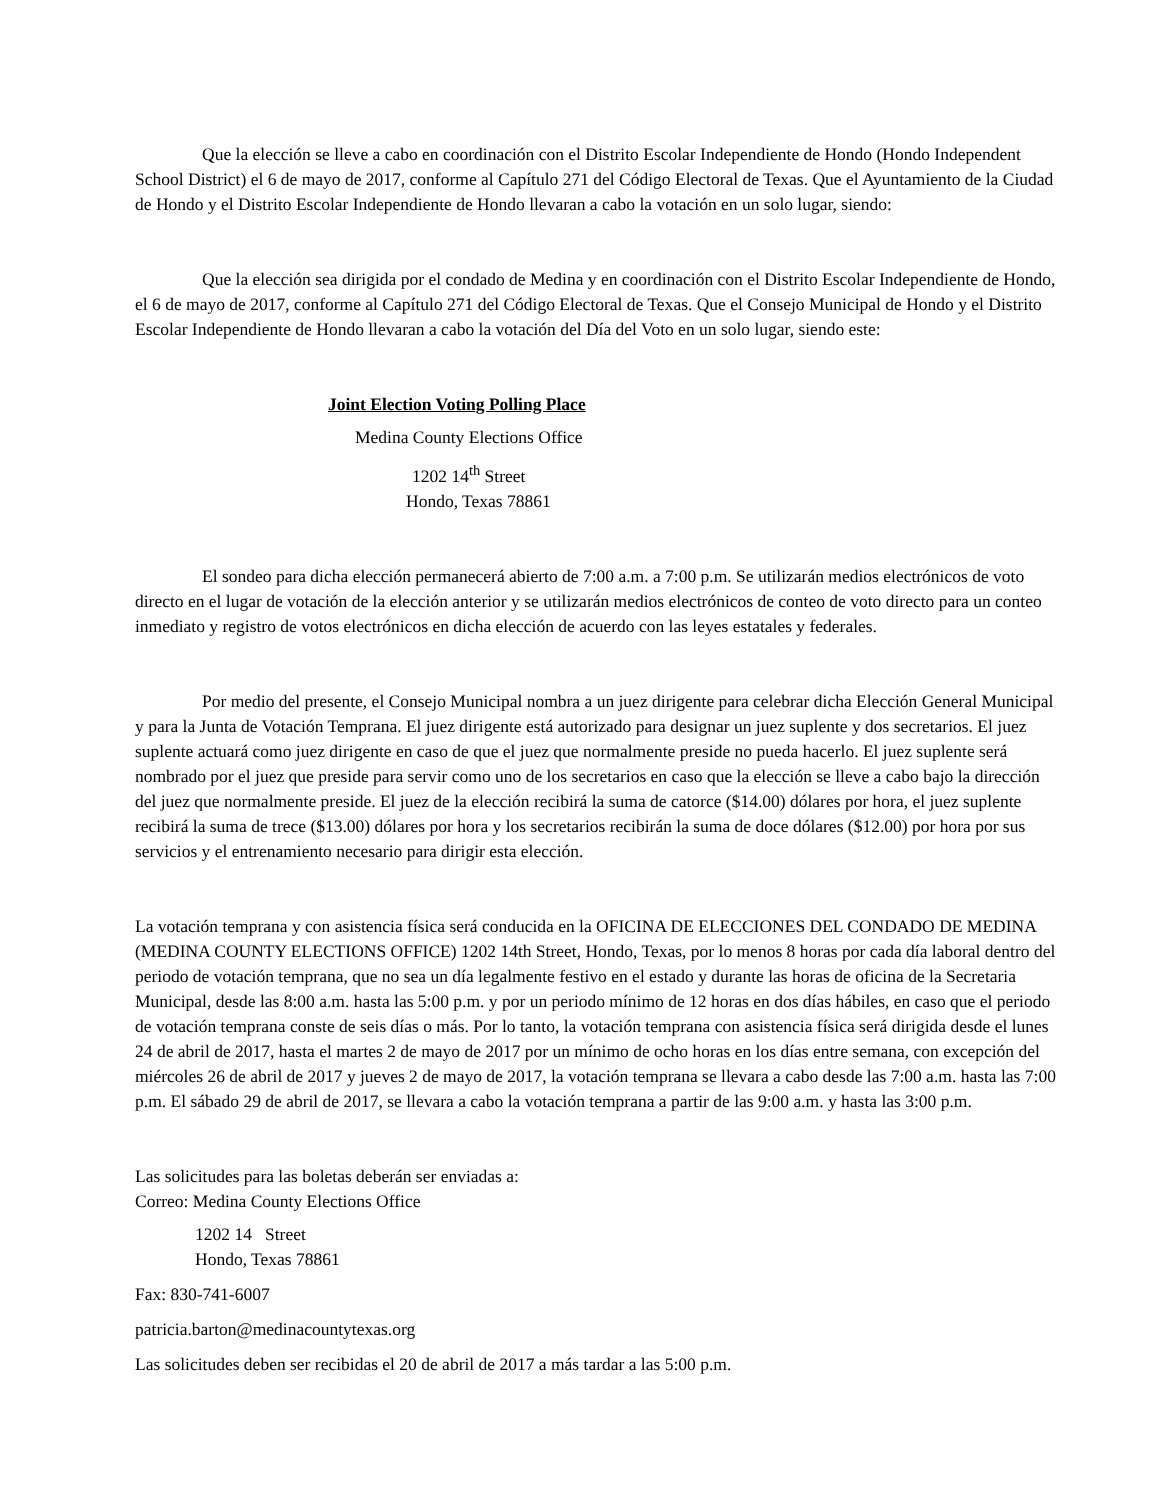Que la elección se lleve a cabo en coordinación con el Distrito Escolar Independiente de Hondo (Hondo Independent School District) el 6 de mayo de 2017, conforme al Capítulo 271 del Código Electoral de Texas. Que el Ayuntamiento de la Ciudad de Hondo y el Distrito Escolar Independiente de Hondo llevaran a cabo la votación en un solo lugar, siendo:
Que la elección sea dirigida por el condado de Medina y en coordinación con el Distrito Escolar Independiente de Hondo, el 6 de mayo de 2017, conforme al Capítulo 271 del Código Electoral de Texas. Que el Consejo Municipal de Hondo y el Distrito Escolar Independiente de Hondo llevaran a cabo la votación del Día del Voto en un solo lugar, siendo este:
Joint Election Voting Polling Place
Medina County Elections Office
1202 14<sup>th</sup> Street
Hondo, Texas 78861
El sondeo para dicha elección permanecerá abierto de 7:00 a.m. a 7:00 p.m. Se utilizarán medios electrónicos de voto directo en el lugar de votación de la elección anterior y se utilizarán medios electrónicos de conteo de voto directo para un conteo inmediato y registro de votos electrónicos en dicha elección de acuerdo con las leyes estatales y federales.
Por medio del presente, el Consejo Municipal nombra a un juez dirigente para celebrar dicha Elección General Municipal y para la Junta de Votación Temprana. El juez dirigente está autorizado para designar un juez suplente y dos secretarios. El juez suplente actuará como juez dirigente en caso de que el juez que normalmente preside no pueda hacerlo. El juez suplente será nombrado por el juez que preside para servir como uno de los secretarios en caso que la elección se lleve a cabo bajo la dirección del juez que normalmente preside. El juez de la elección recibirá la suma de catorce ($14.00) dólares por hora, el juez suplente recibirá la suma de trece ($13.00) dólares por hora y los secretarios recibirán la suma de doce dólares ($12.00) por hora por sus servicios y el entrenamiento necesario para dirigir esta elección.
La votación temprana y con asistencia física será conducida en la OFICINA DE ELECCIONES DEL CONDADO DE MEDINA (MEDINA COUNTY ELECTIONS OFFICE) 1202 14th Street, Hondo, Texas, por lo menos 8 horas por cada día laboral dentro del periodo de votación temprana, que no sea un día legalmente festivo en el estado y durante las horas de oficina de la Secretaria Municipal, desde las 8:00 a.m. hasta las 5:00 p.m. y por un periodo mínimo de 12 horas en dos días hábiles, en caso que el periodo de votación temprana conste de seis días o más. Por lo tanto, la votación temprana con asistencia física será dirigida desde el lunes 24 de abril de 2017, hasta el martes 2 de mayo de 2017 por un mínimo de ocho horas en los días entre semana, con excepción del miércoles 26 de abril de 2017 y jueves 2 de mayo de 2017, la votación temprana se llevara a cabo desde las 7:00 a.m. hasta las 7:00 p.m. El sábado 29 de abril de 2017, se llevara a cabo la votación temprana a partir de las 9:00 a.m. y hasta las 3:00 p.m.
Las solicitudes para las boletas deberán ser enviadas a:
Correo: Medina County Elections Office
1202 14 Street
Hondo, Texas 78861
Fax: 830-741-6007
patricia.barton@medinacountytexas.org
Las solicitudes deben ser recibidas el 20 de abril de 2017 a más tardar a las 5:00 p.m.